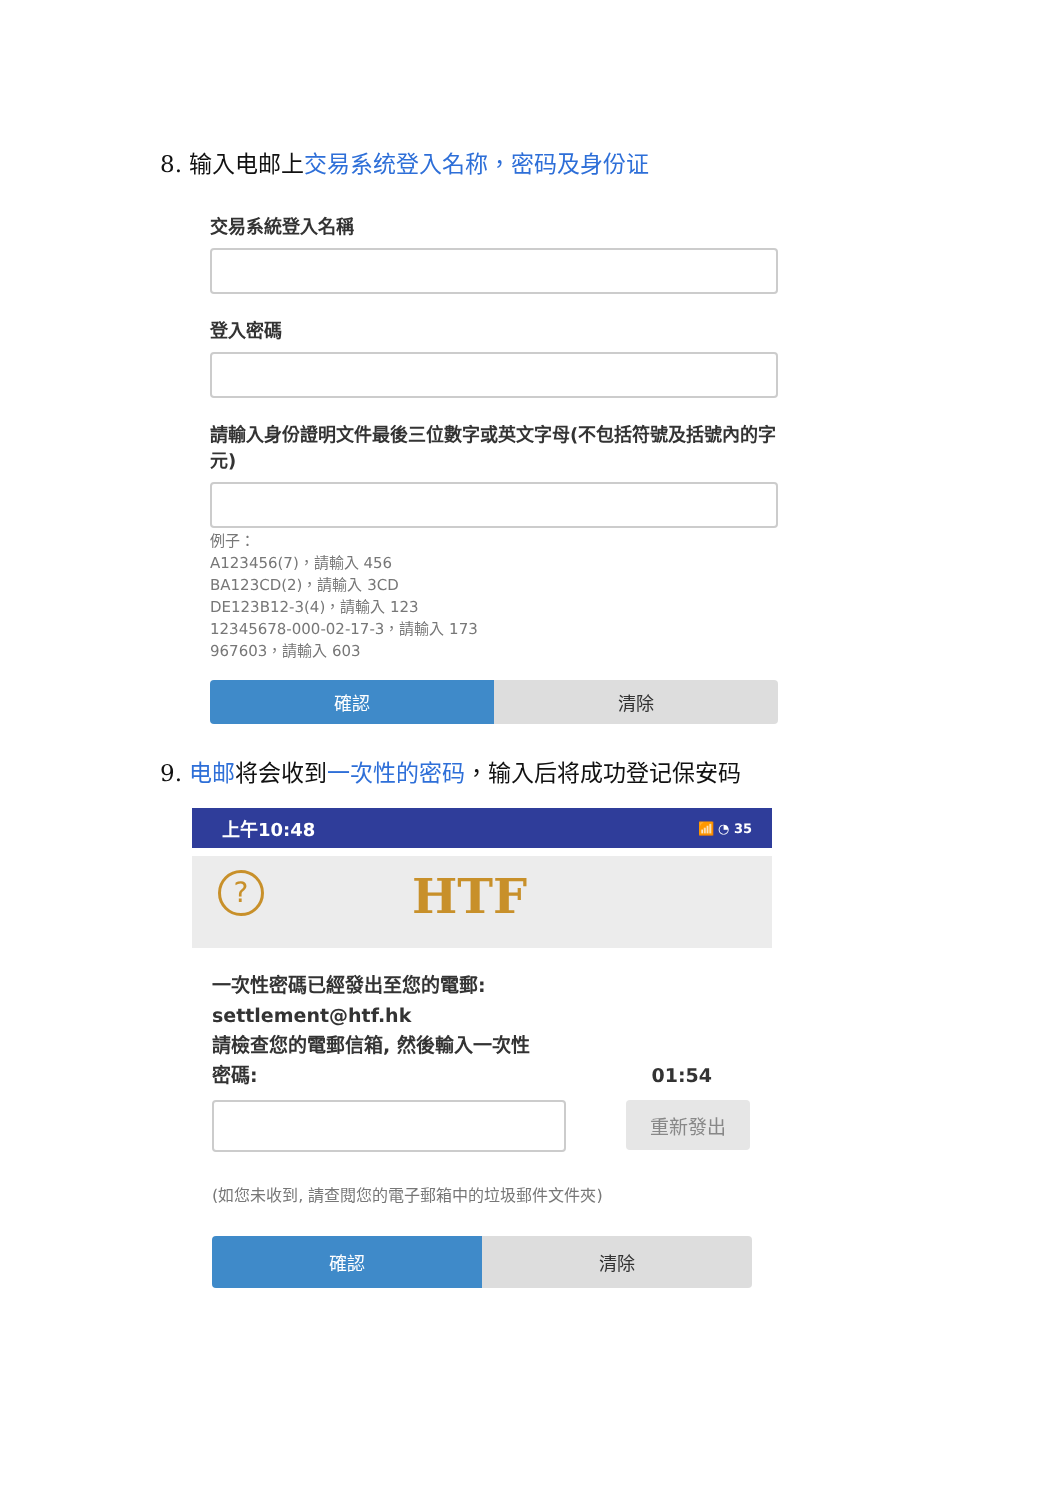8. 输入电邮上交易系统登入名称，密码及身份证
交易系統登入名稱
登入密碼
請輸入身份證明文件最後三位數字或英文字母(不包括符號及括號內的字元)
例子：
A123456(7)，請輸入 456
BA123CD(2)，請輸入 3CD
DE123B12-3(4)，請輸入 123
12345678-000-02-17-3，請輸入 173
967603，請輸入 603
確認 清除
9. 电邮将会收到一次性的密码，输入后将成功登记保安码
上午10:48 📶 ◔ 35
? HTF
一次性密碼已經發出至您的電郵:
settlement@htf.hk
請檢查您的電郵信箱, 然後輸入一次性
密碼: 01:54
重新發出
(如您未收到, 請查閱您的電子郵箱中的垃圾郵件文件夾)
確認 清除